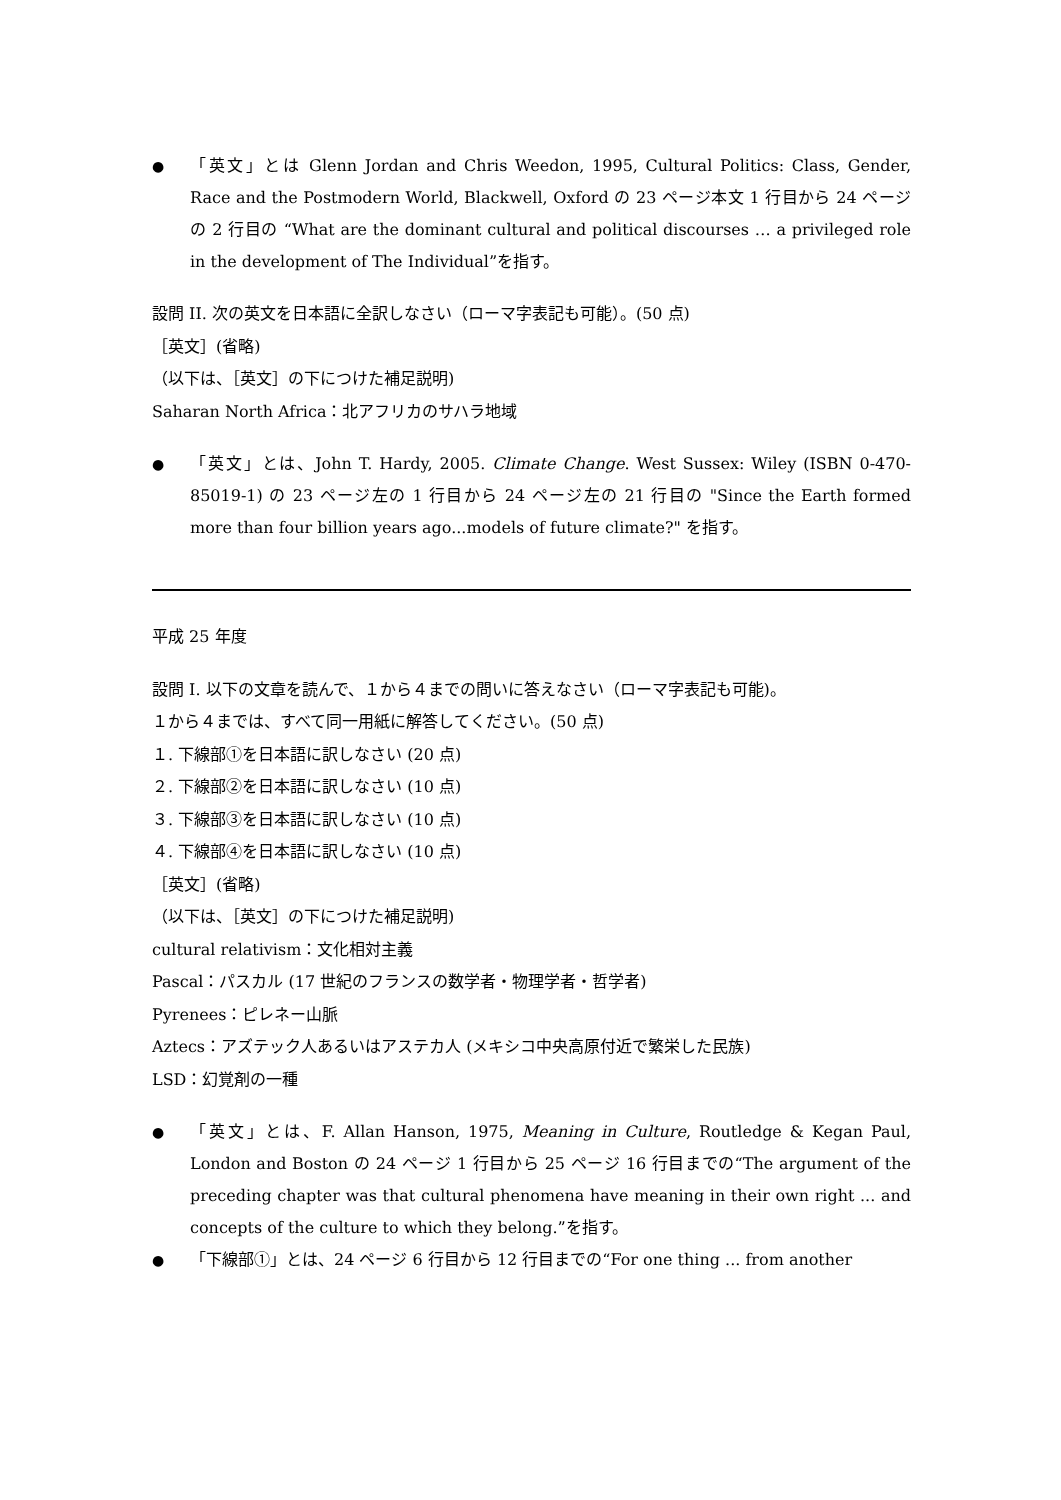● 「英文」とは Glenn Jordan and Chris Weedon, 1995, Cultural Politics: Class, Gender, Race and the Postmodern World, Blackwell, Oxford の 23 ページ本文 1 行目から 24 ページの 2 行目の “What are the dominant cultural and political discourses … a privileged role in the development of The Individual”を指す。
設問 II. 次の英文を日本語に全訳しなさい（ローマ字表記も可能）。(50 点)
［英文］(省略)
（以下は、［英文］の下につけた補足説明)
Saharan North Africa：北アフリカのサハラ地域
● 「英文」とは、John T. Hardy, 2005. Climate Change. West Sussex: Wiley (ISBN 0-470-85019-1) の 23 ページ左の 1 行目から 24 ページ左の 21 行目の "Since the Earth formed more than four billion years ago...models of future climate?" を指す。
平成 25 年度
設問 I. 以下の文章を読んで、１から４までの問いに答えなさい（ローマ字表記も可能)。
１から４までは、すべて同一用紙に解答してください。(50 点)
１. 下線部①を日本語に訳しなさい (20 点)
２. 下線部②を日本語に訳しなさい (10 点)
３. 下線部③を日本語に訳しなさい (10 点)
４. 下線部④を日本語に訳しなさい (10 点)
［英文］(省略)
（以下は、［英文］の下につけた補足説明)
cultural relativism：文化相対主義
Pascal：パスカル (17 世紀のフランスの数学者・物理学者・哲学者)
Pyrenees：ピレネー山脈
Aztecs：アズテック人あるいはアステカ人 (メキシコ中央高原付近で繁栄した民族)
LSD：幻覚剤の一種
● 「英文」とは、F. Allan Hanson, 1975, Meaning in Culture, Routledge & Kegan Paul, London and Boston の 24 ページ 1 行目から 25 ページ 16 行目までの“The argument of the preceding chapter was that cultural phenomena have meaning in their own right ... and concepts of the culture to which they belong.”を指す。
● 「下線部①」とは、24 ページ 6 行目から 12 行目までの“For one thing ... from another